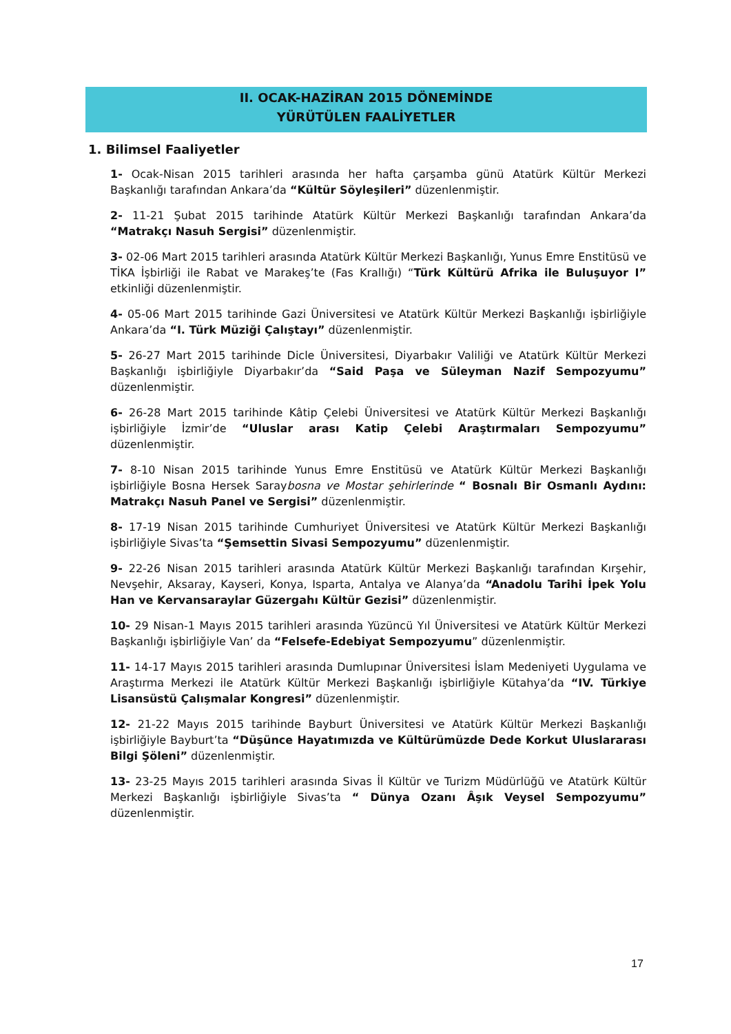II. OCAK-HAZİRAN 2015 DÖNEMİNDE
YÜRÜTÜLEN FAALİYETLER
1. Bilimsel Faaliyetler
1- Ocak-Nisan 2015 tarihleri arasında her hafta çarşamba günü Atatürk Kültür Merkezi Başkanlığı tarafından Ankara’da “Kültür Söyleşileri” düzenlenmiştir.
2- 11-21 Şubat 2015 tarihinde Atatürk Kültür Merkezi Başkanlığı tarafından Ankara’da “Matrakçı Nasuh Sergisi” düzenlenmiştir.
3- 02-06 Mart 2015 tarihleri arasında Atatürk Kültür Merkezi Başkanlığı, Yunus Emre Enstitüsü ve TİKA İşbirliği ile Rabat ve Marakeş’te (Fas Krallığı) “Türk Kültürü Afrika ile Buluşuyor I” etkinliği düzenlenmiştir.
4- 05-06 Mart 2015 tarihinde Gazi Üniversitesi ve Atatürk Kültür Merkezi Başkanlığı işbirliğiyle Ankara’da “I. Türk Müziği Çalıştayı” düzenlenmiştir.
5- 26-27 Mart 2015 tarihinde Dicle Üniversitesi, Diyarbakır Valiliği ve Atatürk Kültür Merkezi Başkanlığı işbirliğiyle Diyarbakır’da “Said Paşa ve Süleyman Nazif Sempozyumu” düzenlenmiştir.
6- 26-28 Mart 2015 tarihinde Kâtip Çelebi Üniversitesi ve Atatürk Kültür Merkezi Başkanlığı işbirliğiyle İzmir’de “Uluslar arası Katip Çelebi Araştırmaları Sempozyumu” düzenlenmiştir.
7- 8-10 Nisan 2015 tarihinde Yunus Emre Enstitüsü ve Atatürk Kültür Merkezi Başkanlığı işbirliğiyle Bosna Hersek Saraybosna ve Mostar şehirlerinde “ Bosnalı Bir Osmanlı Aydını: Matrakçı Nasuh Panel ve Sergisi” düzenlenmiştir.
8- 17-19 Nisan 2015 tarihinde Cumhuriyet Üniversitesi ve Atatürk Kültür Merkezi Başkanlığı işbirliğiyle Sivas’ta “Şemsettin Sivasi Sempozyumu” düzenlenmiştir.
9- 22-26 Nisan 2015 tarihleri arasında Atatürk Kültür Merkezi Başkanlığı tarafından Kırşehir, Nevşehir, Aksaray, Kayseri, Konya, Isparta, Antalya ve Alanya’da “Anadolu Tarihi İpek Yolu Han ve Kervansaraylar Güzergahı Kültür Gezisi” düzenlenmiştir.
10- 29 Nisan-1 Mayıs 2015 tarihleri arasında Yüzüncü Yıl Üniversitesi ve Atatürk Kültür Merkezi Başkanlığı işbirliğiyle Van’ da “Felsefe-Edebiyat Sempozyumu” düzenlenmiştir.
11- 14-17 Mayıs 2015 tarihleri arasında Dumlupınar Üniversitesi İslam Medeniyeti Uygulama ve Araştırma Merkezi ile Atatürk Kültür Merkezi Başkanlığı işbirliğiyle Kütahya’da “IV. Türkiye Lisansüstü Çalışmalar Kongresi” düzenlenmiştir.
12- 21-22 Mayıs 2015 tarihinde Bayburt Üniversitesi ve Atatürk Kültür Merkezi Başkanlığı işbirliğiyle Bayburt’ta “Düşünce Hayatımızda ve Kültürümüzde Dede Korkut Uluslararası Bilgi Şöleni” düzenlenmiştir.
13- 23-25 Mayıs 2015 tarihleri arasında Sivas İl Kültür ve Turizm Müdürlüğü ve Atatürk Kültür Merkezi Başkanlığı işbirliğiyle Sivas’ta “ Dünya Ozanı Âşık Veysel Sempozyumu” düzenlenmiştir.
17